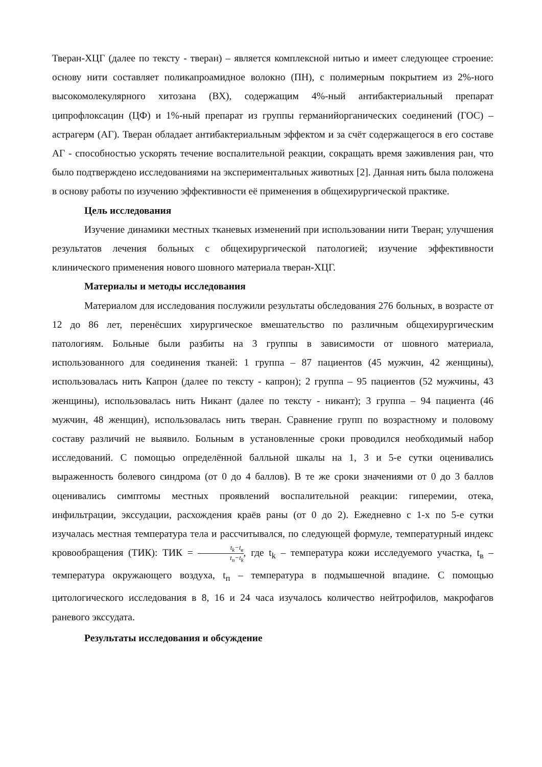Тверан-ХЦГ (далее по тексту - тверан) – является комплексной нитью и имеет следующее строение: основу нити составляет поликапроамидное волокно (ПН), с полимерным покрытием из 2%-ного высокомолекулярного хитозана (ВХ), содержащим 4%-ный антибактериальный препарат ципрофлоксацин (ЦФ) и 1%-ный препарат из группы германийорганических соединений (ГОС) – астрагерм (АГ). Тверан обладает антибактериальным эффектом и за счёт содержащегося в его составе АГ - способностью ускорять течение воспалительной реакции, сокращать время заживления ран, что было подтверждено исследованиями на экспериментальных животных [2]. Данная нить была положена в основу работы по изучению эффективности её применения в общехирургической практике.
Цель исследования
Изучение динамики местных тканевых изменений при использовании нити Тверан; улучшения результатов лечения больных с общехирургической патологией; изучение эффективности клинического применения нового шовного материала тверан-ХЦГ.
Материалы и методы исследования
Материалом для исследования послужили результаты обследования 276 больных, в возрасте от 12 до 86 лет, перенёсших хирургическое вмешательство по различным общехирургическим патологиям. Больные были разбиты на 3 группы в зависимости от шовного материала, использованного для соединения тканей: 1 группа – 87 пациентов (45 мужчин, 42 женщины), использовалась нить Капрон (далее по тексту - капрон); 2 группа – 95 пациентов (52 мужчины, 43 женщины), использовалась нить Никант (далее по тексту - никант); 3 группа – 94 пациента (46 мужчин, 48 женщин), использовалась нить тверан. Сравнение групп по возрастному и половому составу различий не выявило. Больным в установленные сроки проводился необходимый набор исследований. С помощью определённой балльной шкалы на 1, 3 и 5-е сутки оценивались выраженность болевого синдрома (от 0 до 4 баллов). В те же сроки значениями от 0 до 3 баллов оценивались симптомы местных проявлений воспалительной реакции: гиперемии, отека, инфильтрации, экссудации, расхождения краёв раны (от 0 до 2). Ежедневно с 1-х по 5-е сутки изучалась местная температура тела и рассчитывался, по следующей формуле, температурный индекс кровообращения (ТИК): ТИК = t<sub>k</sub>−t<sub>в</sub> t<sub>п</sub>−t<sub>k</sub>, где t<sub>k</sub> – температура кожи исследуемого участка, t<sub>в</sub> – температура окружающего воздуха, t<sub>п</sub> – температура в подмышечной впадине. С помощью цитологического исследования в 8, 16 и 24 часа изучалось количество нейтрофилов, макрофагов раневого экссудата.
Результаты исследования и обсуждение